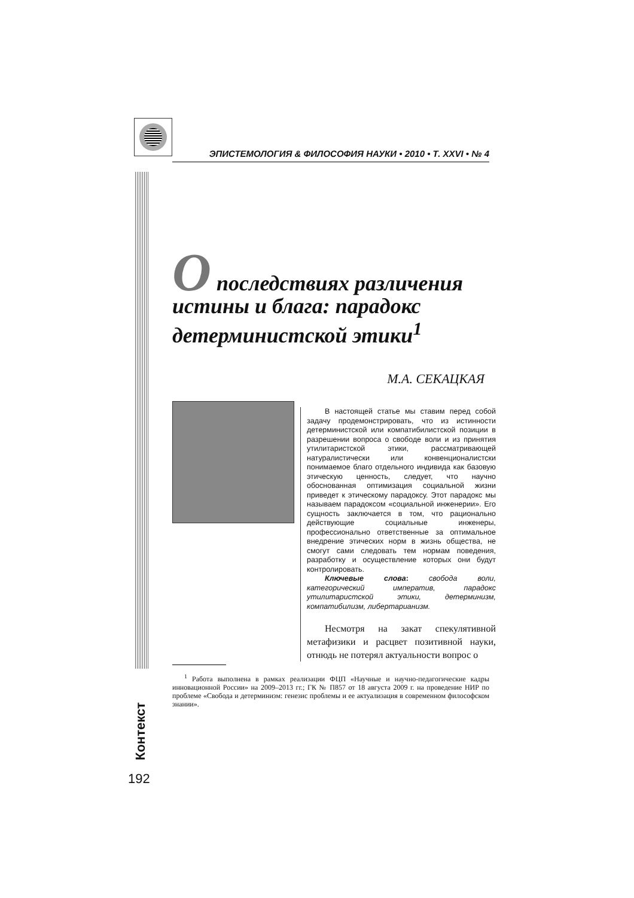ЭПИСТЕМОЛОГИЯ & ФИЛОСОФИЯ НАУКИ • 2010 • Т. XXVI • № 4
Контекст
О последствиях различения истины и блага: парадокс детерминистской этики<sup>1</sup>
М.А. СЕКАЦКАЯ
В настоящей статье мы ставим перед собой задачу продемонстрировать, что из истинности детерминистской или компатибилистской позиции в разрешении вопроса о свободе воли и из принятия утилитаристской этики, рассматривающей натуралистически или конвенционалистски понимаемое благо отдельного индивида как базовую этическую ценность, следует, что научно обоснованная оптимизация социальной жизни приведет к этическому парадоксу. Этот парадокс мы называем парадоксом «социальной инженерии». Его сущность заключается в том, что рационально действующие социальные инженеры, профессионально ответственные за оптимальное внедрение этических норм в жизнь общества, не смогут сами следовать тем нормам поведения, разработку и осуществление которых они будут контролировать.
Ключевые слова: свобода воли, категорический императив, парадокс утилитаристской этики, детерминизм, компатибилизм, либертарианизм.
Несмотря на закат спекулятивной метафизики и расцвет позитивной науки, отнюдь не потерял актуальности вопрос о
<sup>1</sup> Работа выполнена в рамках реализации ФЦП «Научные и научно-педагогические кадры инновационной России» на 2009–2013 гг.; ГК № П857 от 18 августа 2009 г. на проведение НИР по проблеме «Свобода и детерминизм: генезис проблемы и ее актуализация в современном философском знании».
192